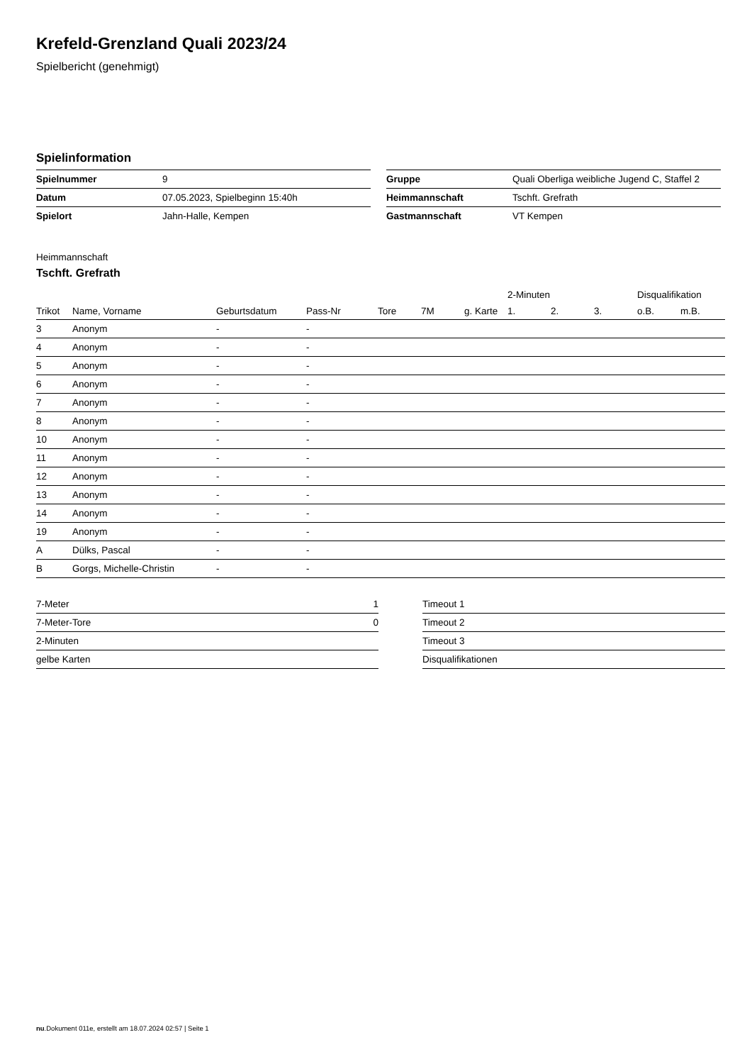Krefeld-Grenzland Quali 2023/24
Spielbericht (genehmigt)
Spielinformation
| Spielnummer | 9 |
| Datum | 07.05.2023, Spielbeginn 15:40h |
| Spielort | Jahn-Halle, Kempen |
| Gruppe | Quali Oberliga weibliche Jugend C, Staffel 2 |
| Heimmannschaft | Tschft. Grefrath |
| Gastmannschaft | VT Kempen |
Heimmannschaft
Tschft. Grefrath
| | | | | | | | 2-Minuten | | | Disqualifikation | |
| --- | --- | --- | --- | --- | --- | --- | --- | --- | --- | --- | --- |
| Trikot | Name, Vorname | Geburtsdatum | Pass-Nr | Tore | 7M | g. Karte | 1. | 2. | 3. | o.B. | m.B. |
| 3 | Anonym | - | - | | | | | | | | |
| 4 | Anonym | - | - | | | | | | | | |
| 5 | Anonym | - | - | | | | | | | | |
| 6 | Anonym | - | - | | | | | | | | |
| 7 | Anonym | - | - | | | | | | | | |
| 8 | Anonym | - | - | | | | | | | | |
| 10 | Anonym | - | - | | | | | | | | |
| 11 | Anonym | - | - | | | | | | | | |
| 12 | Anonym | - | - | | | | | | | | |
| 13 | Anonym | - | - | | | | | | | | |
| 14 | Anonym | - | - | | | | | | | | |
| 19 | Anonym | - | - | | | | | | | | |
| A | Dülks, Pascal | - | - | | | | | | | | |
| B | Gorgs, Michelle-Christin | - | - | | | | | | | | |
| 7-Meter | 1 |
| 7-Meter-Tore | 0 |
| 2-Minuten | |
| gelbe Karten | |
| Timeout 1 |
| Timeout 2 |
| Timeout 3 |
| Disqualifikationen |
nu.Dokument 011e, erstellt am 18.07.2024 02:57 | Seite 1